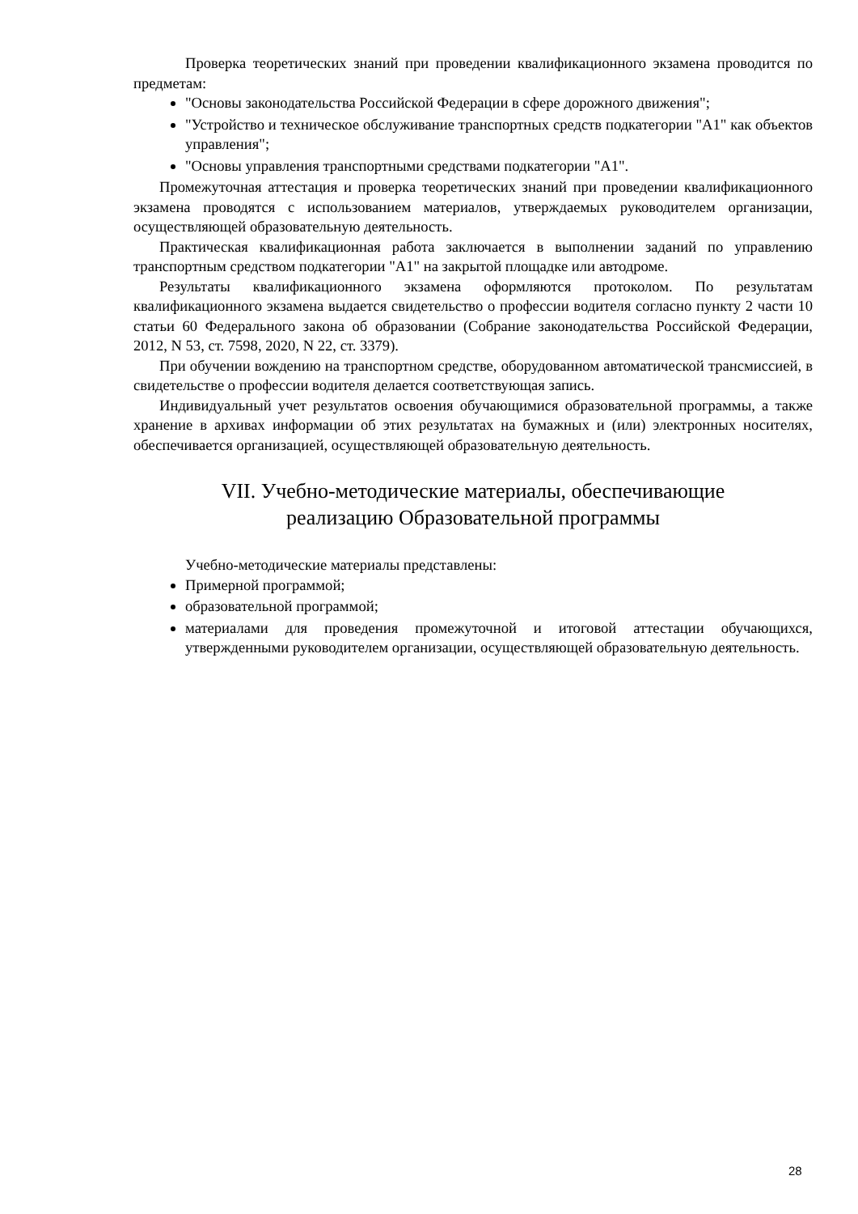Проверка теоретических знаний при проведении квалификационного экзамена проводится по предметам:
"Основы законодательства Российской Федерации в сфере дорожного движения";
"Устройство и техническое обслуживание транспортных средств подкатегории "А1" как объектов управления";
"Основы управления транспортными средствами подкатегории "А1".
Промежуточная аттестация и проверка теоретических знаний при проведении квалификационного экзамена проводятся с использованием материалов, утверждаемых руководителем организации, осуществляющей образовательную деятельность.
Практическая квалификационная работа заключается в выполнении заданий по управлению транспортным средством подкатегории "А1" на закрытой площадке или автодроме.
Результаты квалификационного экзамена оформляются протоколом. По результатам квалификационного экзамена выдается свидетельство о профессии водителя согласно пункту 2 части 10 статьи 60 Федерального закона об образовании (Собрание законодательства Российской Федерации, 2012, N 53, ст. 7598, 2020, N 22, ст. 3379).
При обучении вождению на транспортном средстве, оборудованном автоматической трансмиссией, в свидетельстве о профессии водителя делается соответствующая запись.
Индивидуальный учет результатов освоения обучающимися образовательной программы, а также хранение в архивах информации об этих результатах на бумажных и (или) электронных носителях, обеспечивается организацией, осуществляющей образовательную деятельность.
VII. Учебно-методические материалы, обеспечивающие
реализацию Образовательной программы
Учебно-методические материалы представлены:
Примерной программой;
образовательной программой;
материалами для проведения промежуточной и итоговой аттестации обучающихся, утвержденными руководителем организации, осуществляющей образовательную деятельность.
28